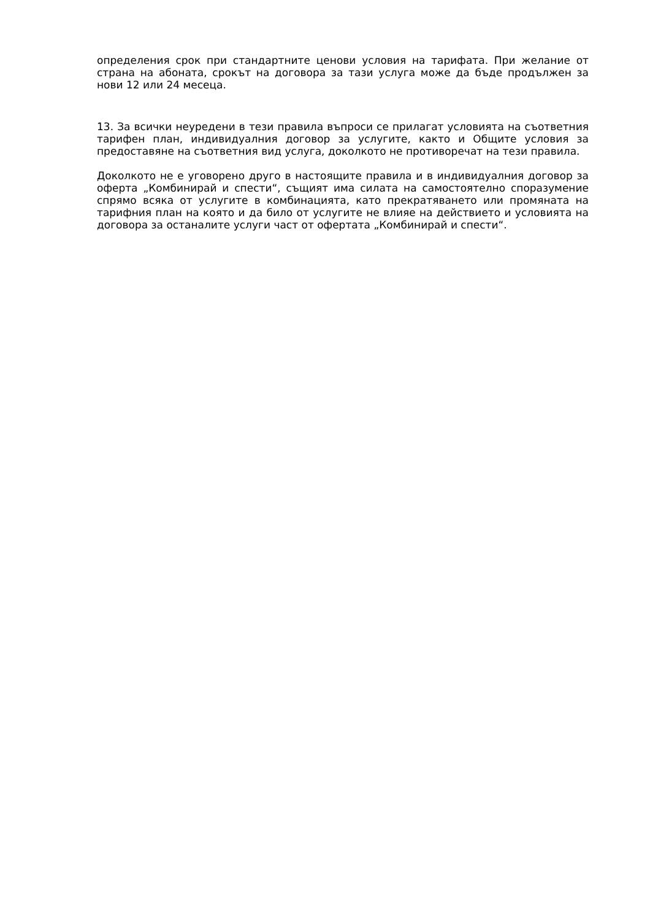определения срок при стандартните ценови условия на тарифата. При желание от страна на абоната, срокът на договора за тази услуга може да бъде продължен за нови 12 или 24 месеца.
13. За всички неуредени в тези правила въпроси се прилагат условията на съответния тарифен план, индивидуалния договор за услугите, както и Общите условия за предоставяне на съответния вид услуга, доколкото не противоречат на тези правила.
Доколкото не е уговорено друго в настоящите правила и в индивидуалния договор за оферта „Комбинирай и спести“, същият има силата на самостоятелно споразумение спрямо всяка от услугите в комбинацията, като прекратяването или промяната на тарифния план на която и да било от услугите не влияе на действието и условията на договора за останалите услуги част от офертата „Комбинирай и спести“.